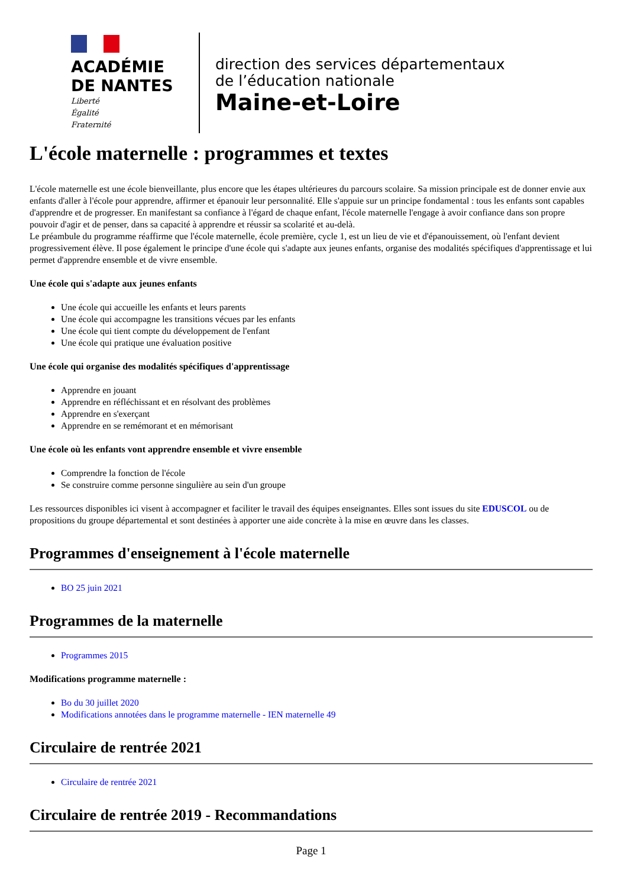ACADÉMIE
DE NANTES
Liberté
Égalité
Fraternité
direction des services départementaux
de l’éducation nationale
Maine-et-Loire
L'école maternelle : programmes et textes
L'école maternelle est une école bienveillante, plus encore que les étapes ultérieures du parcours scolaire. Sa mission principale est de donner envie aux enfants d'aller à l'école pour apprendre, affirmer et épanouir leur personnalité. Elle s'appuie sur un principe fondamental : tous les enfants sont capables d'apprendre et de progresser. En manifestant sa confiance à l'égard de chaque enfant, l'école maternelle l'engage à avoir confiance dans son propre pouvoir d'agir et de penser, dans sa capacité à apprendre et réussir sa scolarité et au-delà.
Le préambule du programme réaffirme que l'école maternelle, école première, cycle 1, est un lieu de vie et d'épanouissement, où l'enfant devient progressivement élève. Il pose également le principe d'une école qui s'adapte aux jeunes enfants, organise des modalités spécifiques d'apprentissage et lui permet d'apprendre ensemble et de vivre ensemble.
Une école qui s'adapte aux jeunes enfants
Une école qui accueille les enfants et leurs parents
Une école qui accompagne les transitions vécues par les enfants
Une école qui tient compte du développement de l'enfant
Une école qui pratique une évaluation positive
Une école qui organise des modalités spécifiques d'apprentissage
Apprendre en jouant
Apprendre en réfléchissant et en résolvant des problèmes
Apprendre en s'exerçant
Apprendre en se remémorant et en mémorisant
Une école où les enfants vont apprendre ensemble et vivre ensemble
Comprendre la fonction de l'école
Se construire comme personne singulière au sein d'un groupe
Les ressources disponibles ici visent à accompagner et faciliter le travail des équipes enseignantes. Elles sont issues du site EDUSCOL ou de propositions du groupe départemental et sont destinées à apporter une aide concrète à la mise en œuvre dans les classes.
Programmes d'enseignement à l'école maternelle
BO 25 juin 2021
Programmes de la maternelle
Programmes 2015
Modifications programme maternelle :
Bo du 30 juillet 2020
Modifications annotées dans le programme maternelle - IEN maternelle 49
Circulaire de rentrée 2021
Circulaire de rentrée 2021
Circulaire de rentrée 2019 - Recommandations
Page 1